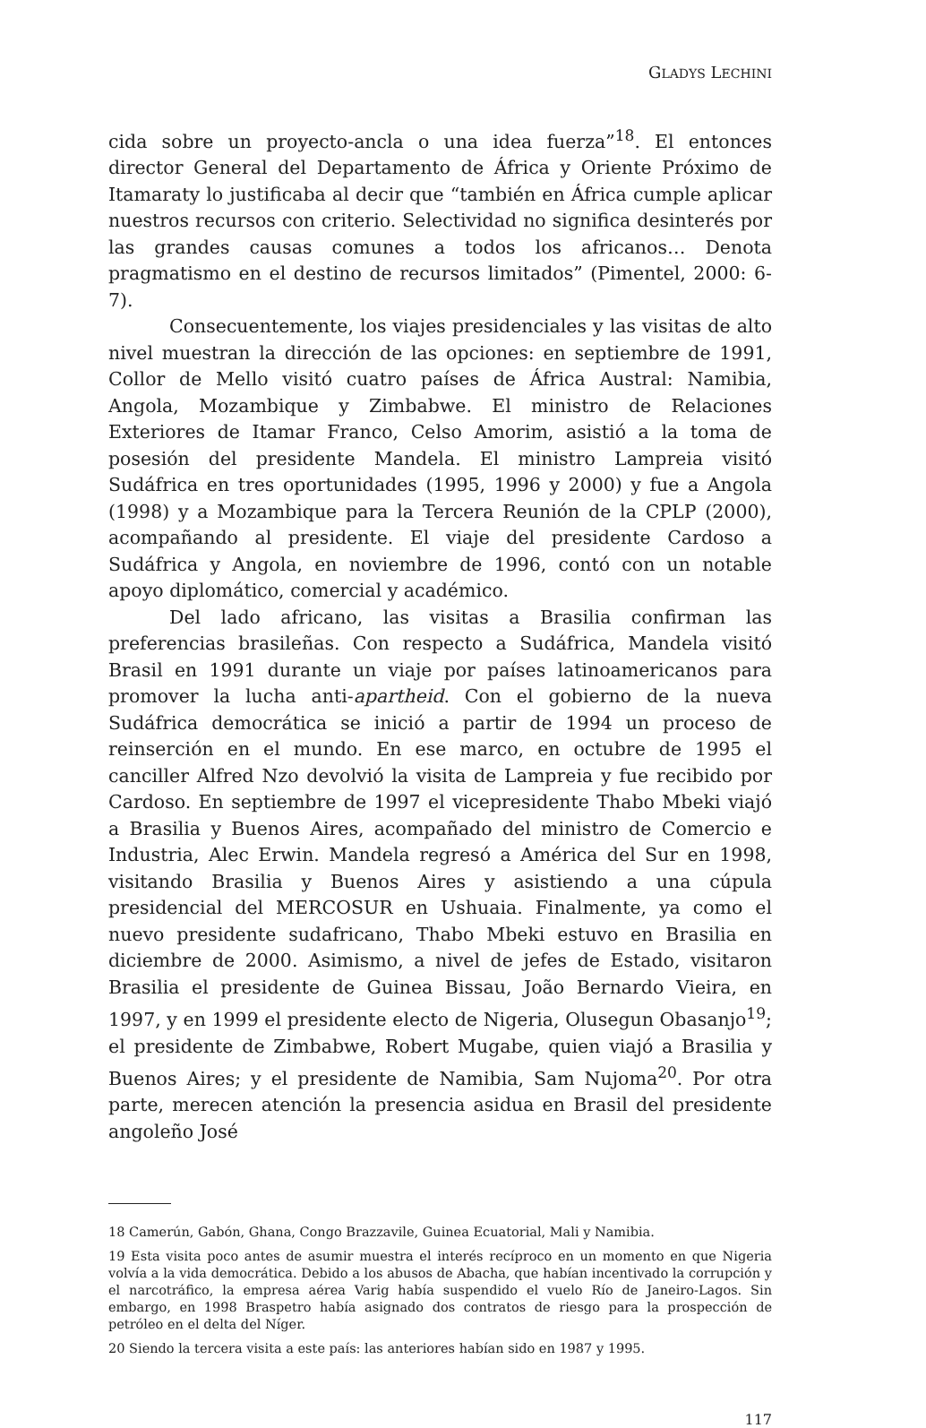GLADYS LECHINI
cida sobre un proyecto-ancla o una idea fuerza”<sup>18</sup>. El entonces director General del Departamento de África y Oriente Próximo de Itamaraty lo justificaba al decir que “también en África cumple aplicar nuestros recursos con criterio. Selectividad no significa desinterés por las grandes causas comunes a todos los africanos… Denota pragmatismo en el destino de recursos limitados” (Pimentel, 2000: 6-7).
Consecuentemente, los viajes presidenciales y las visitas de alto nivel muestran la dirección de las opciones: en septiembre de 1991, Collor de Mello visitó cuatro países de África Austral: Namibia, Angola, Mozambique y Zimbabwe. El ministro de Relaciones Exteriores de Itamar Franco, Celso Amorim, asistió a la toma de posesión del presidente Mandela. El ministro Lampreia visitó Sudáfrica en tres oportunidades (1995, 1996 y 2000) y fue a Angola (1998) y a Mozambique para la Tercera Reunión de la CPLP (2000), acompañando al presidente. El viaje del presidente Cardoso a Sudáfrica y Angola, en noviembre de 1996, contó con un notable apoyo diplomático, comercial y académico.
Del lado africano, las visitas a Brasilia confirman las preferencias brasileñas. Con respecto a Sudáfrica, Mandela visitó Brasil en 1991 durante un viaje por países latinoamericanos para promover la lucha anti-apartheid. Con el gobierno de la nueva Sudáfrica democrática se inició a partir de 1994 un proceso de reinserción en el mundo. En ese marco, en octubre de 1995 el canciller Alfred Nzo devolvió la visita de Lampreia y fue recibido por Cardoso. En septiembre de 1997 el vicepresidente Thabo Mbeki viajó a Brasilia y Buenos Aires, acompañado del ministro de Comercio e Industria, Alec Erwin. Mandela regresó a América del Sur en 1998, visitando Brasilia y Buenos Aires y asistiendo a una cúpula presidencial del MERCOSUR en Ushuaia. Finalmente, ya como el nuevo presidente sudafricano, Thabo Mbeki estuvo en Brasilia en diciembre de 2000. Asimismo, a nivel de jefes de Estado, visitaron Brasilia el presidente de Guinea Bissau, João Bernardo Vieira, en 1997, y en 1999 el presidente electo de Nigeria, Olusegun Obasanjo<sup>19</sup>; el presidente de Zimbabwe, Robert Mugabe, quien viajó a Brasilia y Buenos Aires; y el presidente de Namibia, Sam Nujoma<sup>20</sup>. Por otra parte, merecen atención la presencia asidua en Brasil del presidente angoleño José
18 Camerún, Gabón, Ghana, Congo Brazzavile, Guinea Ecuatorial, Mali y Namibia.
19 Esta visita poco antes de asumir muestra el interés recíproco en un momento en que Nigeria volvía a la vida democrática. Debido a los abusos de Abacha, que habían incentivado la corrupción y el narcotráfico, la empresa aérea Varig había suspendido el vuelo Río de Janeiro-Lagos. Sin embargo, en 1998 Braspetro había asignado dos contratos de riesgo para la prospección de petróleo en el delta del Níger.
20 Siendo la tercera visita a este país: las anteriores habían sido en 1987 y 1995.
117